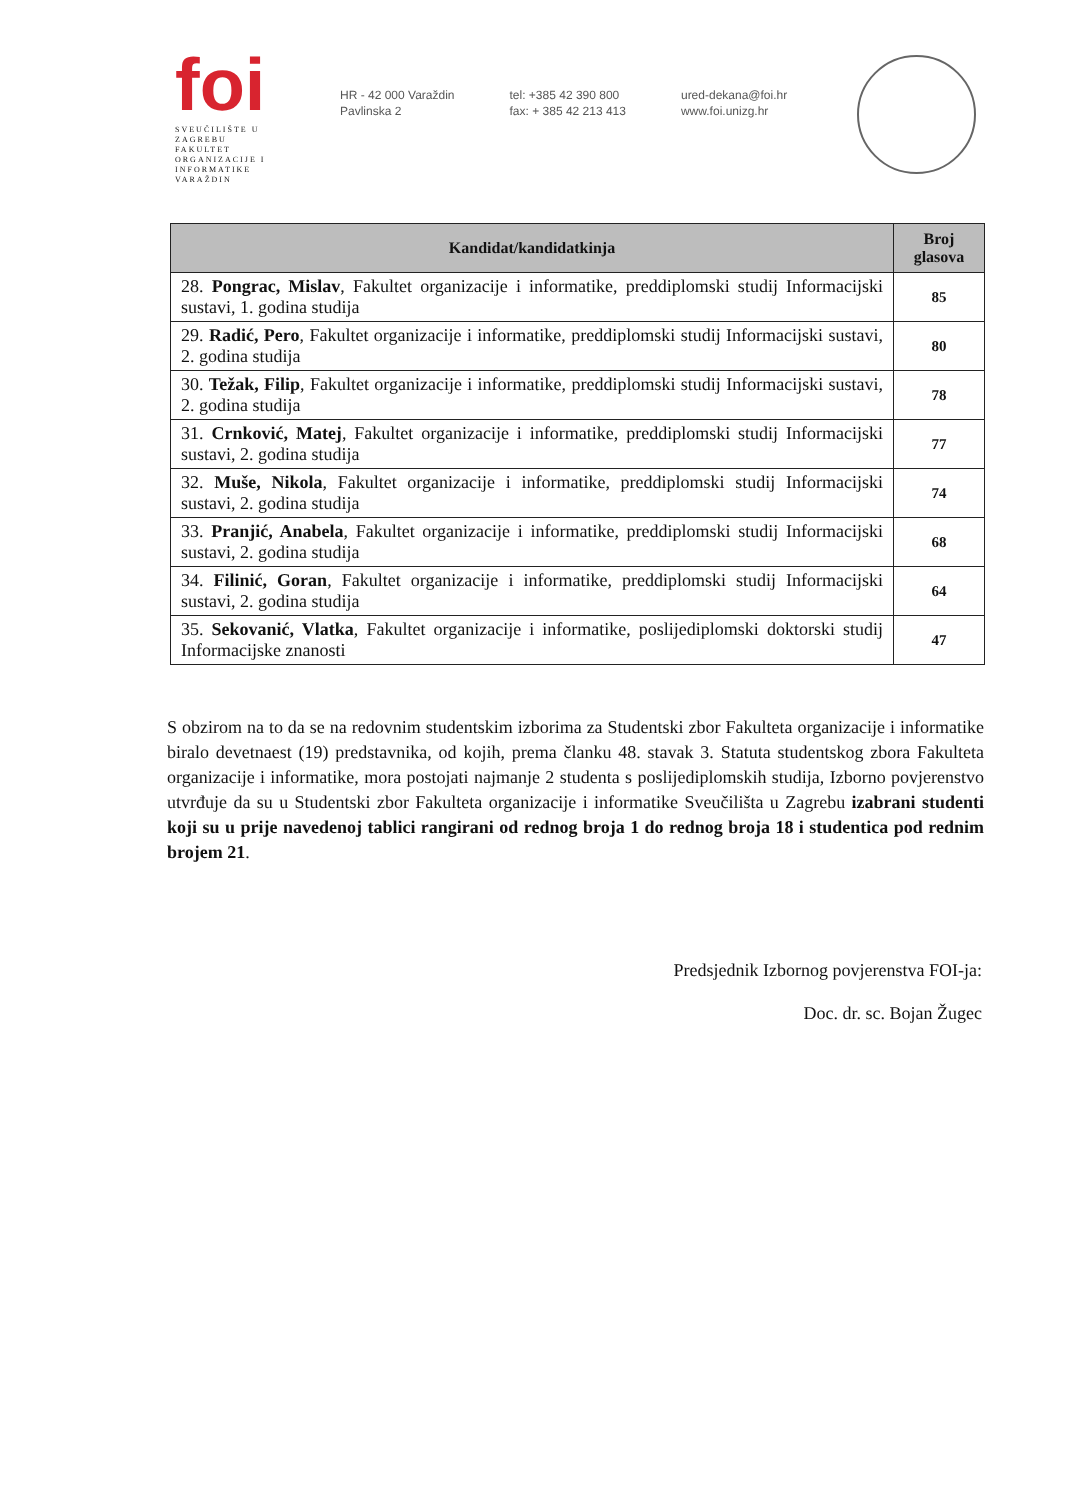foi
SVEUČILIŠTE U ZAGREBU
FAKULTET
ORGANIZACIJE I
INFORMATIKE
VARAŽDIN
HR - 42 000 Varaždin
Pavlinska 2
tel: +385 42 390 800
fax: + 385 42 213 413
ured-dekana@foi.hr
www.foi.unizg.hr
| Kandidat/kandidatkinja | Broj glasova |
| --- | --- |
| 28. Pongrac, Mislav , Fakultet organizacije i informatike, preddiplomski studij Informacijski sustavi, 1. godina studija | 85 |
| 29. Radić, Pero , Fakultet organizacije i informatike, preddiplomski studij Informacijski sustavi, 2. godina studija | 80 |
| 30. Težak, Filip , Fakultet organizacije i informatike, preddiplomski studij Informacijski sustavi, 2. godina studija | 78 |
| 31. Crnković, Matej , Fakultet organizacije i informatike, preddiplomski studij Informacijski sustavi, 2. godina studija | 77 |
| 32. Muše, Nikola , Fakultet organizacije i informatike, preddiplomski studij Informacijski sustavi, 2. godina studija | 74 |
| 33. Pranjić, Anabela , Fakultet organizacije i informatike, preddiplomski studij Informacijski sustavi, 2. godina studija | 68 |
| 34. Filinić, Goran , Fakultet organizacije i informatike, preddiplomski studij Informacijski sustavi, 2. godina studija | 64 |
| 35. Sekovanić, Vlatka , Fakultet organizacije i informatike, poslijediplomski doktorski studij Informacijske znanosti | 47 |
S obzirom na to da se na redovnim studentskim izborima za Studentski zbor Fakulteta organizacije i informatike biralo devetnaest (19) predstavnika, od kojih, prema članku 48. stavak 3. Statuta studentskog zbora Fakulteta organizacije i informatike, mora postojati najmanje 2 studenta s poslijediplomskih studija, Izborno povjerenstvo utvrđuje da su u Studentski zbor Fakulteta organizacije i informatike Sveučilišta u Zagrebu izabrani studenti koji su u prije navedenoj tablici rangirani od rednog broja 1 do rednog broja 18 i studentica pod rednim brojem 21.
Predsjednik Izbornog povjerenstva FOI-ja:
Doc. dr. sc. Bojan Žugec